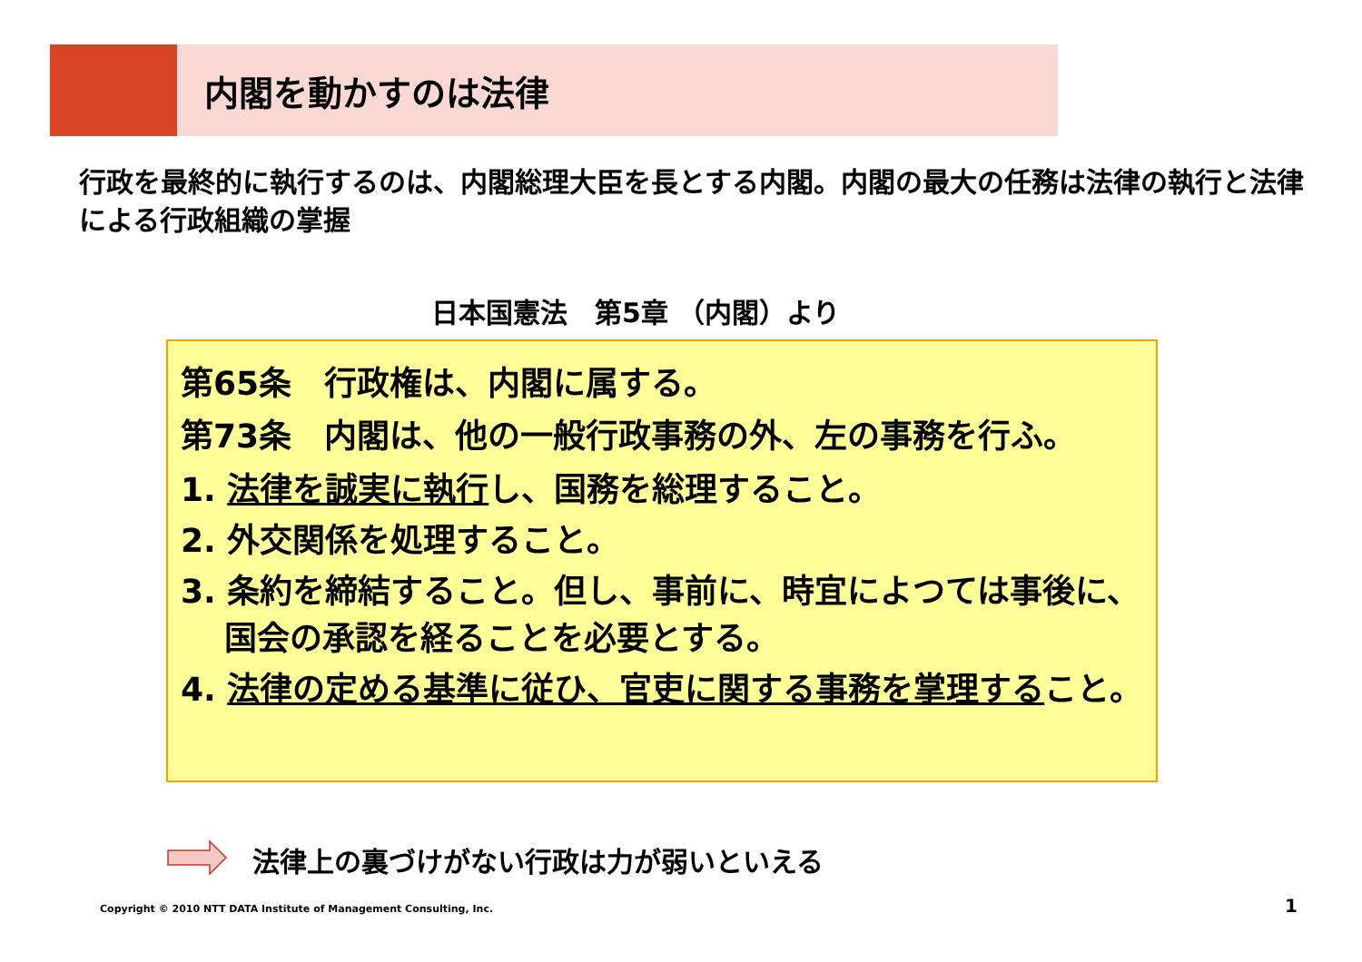内閣を動かすのは法律
行政を最終的に執行するのは、内閣総理大臣を長とする内閣。内閣の最大の任務は法律の執行と法律による行政組織の掌握
日本国憲法　第5章 （内閣）より
第65条　行政権は、内閣に属する。
第73条　内閣は、他の一般行政事務の外、左の事務を行ふ。
1. 法律を誠実に執行し、国務を総理すること。
2. 外交関係を処理すること。
3. 条約を締結すること。但し、事前に、時宜によつては事後に、国会の承認を経ることを必要とする。
4. 法律の定める基準に従ひ、官吏に関する事務を掌理すること。
法律上の裏づけがない行政は力が弱いといえる
Copyright © 2010 NTT DATA Institute of Management Consulting, Inc.
1